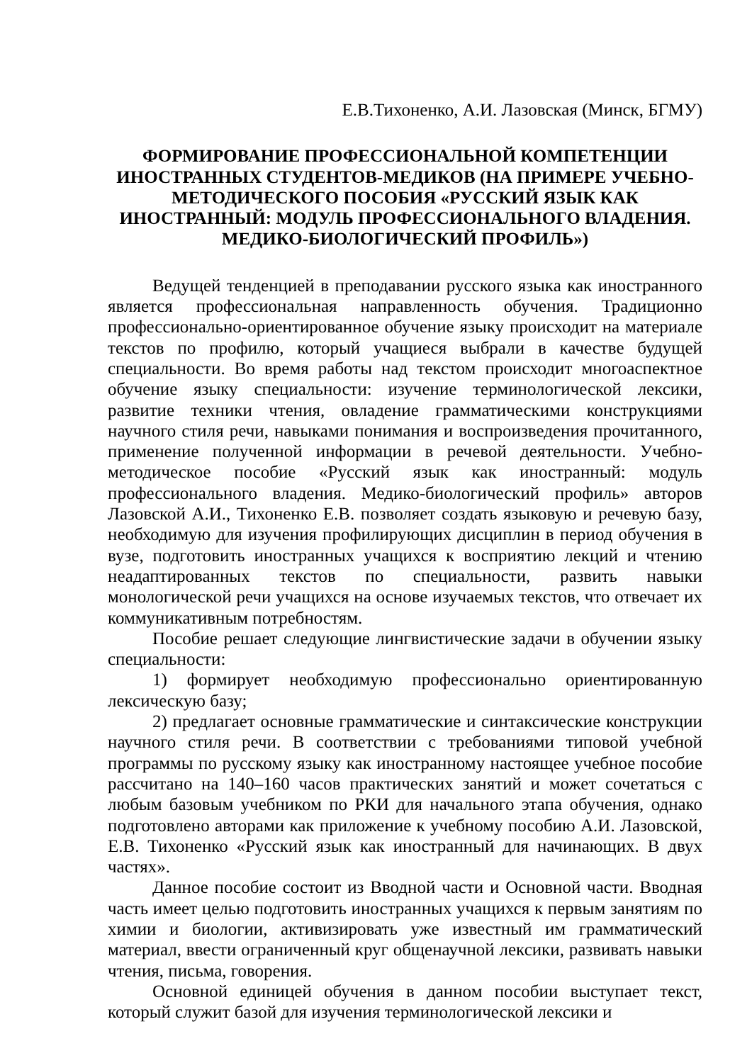Е.В.Тихоненко, А.И. Лазовская (Минск, БГМУ)
ФОРМИРОВАНИЕ ПРОФЕССИОНАЛЬНОЙ КОМПЕТЕНЦИИ ИНОСТРАННЫХ СТУДЕНТОВ-МЕДИКОВ (НА ПРИМЕРЕ УЧЕБНО-МЕТОДИЧЕСКОГО ПОСОБИЯ «РУССКИЙ ЯЗЫК КАК ИНОСТРАННЫЙ: МОДУЛЬ ПРОФЕССИОНАЛЬНОГО ВЛАДЕНИЯ. МЕДИКО-БИОЛОГИЧЕСКИЙ ПРОФИЛЬ»)
Ведущей тенденцией в преподавании русского языка как иностранного является профессиональная направленность обучения. Традиционно профессионально-ориентированное обучение языку происходит на материале текстов по профилю, который учащиеся выбрали в качестве будущей специальности. Во время работы над текстом происходит многоаспектное обучение языку специальности: изучение терминологической лексики, развитие техники чтения, овладение грамматическими конструкциями научного стиля речи, навыками понимания и воспроизведения прочитанного, применение полученной информации в речевой деятельности. Учебно-методическое пособие «Русский язык как иностранный: модуль профессионального владения. Медико-биологический профиль» авторов Лазовской А.И., Тихоненко Е.В. позволяет создать языковую и речевую базу, необходимую для изучения профилирующих дисциплин в период обучения в вузе, подготовить иностранных учащихся к восприятию лекций и чтению неадаптированных текстов по специальности, развить навыки монологической речи учащихся на основе изучаемых текстов, что отвечает их коммуникативным потребностям.
Пособие решает следующие лингвистические задачи в обучении языку специальности:
1) формирует необходимую профессионально ориентированную лексическую базу;
2) предлагает основные грамматические и синтаксические конструкции научного стиля речи. В соответствии с требованиями типовой учебной программы по русскому языку как иностранному настоящее учебное пособие рассчитано на 140–160 часов практических занятий и может сочетаться с любым базовым учебником по РКИ для начального этапа обучения, однако подготовлено авторами как приложение к учебному пособию А.И. Лазовской, Е.В. Тихоненко «Русский язык как иностранный для начинающих. В двух частях».
Данное пособие состоит из Вводной части и Основной части. Вводная часть имеет целью подготовить иностранных учащихся к первым занятиям по химии и биологии, активизировать уже известный им грамматический материал, ввести ограниченный круг общенаучной лексики, развивать навыки чтения, письма, говорения.
Основной единицей обучения в данном пособии выступает текст, который служит базой для изучения терминологической лексики и